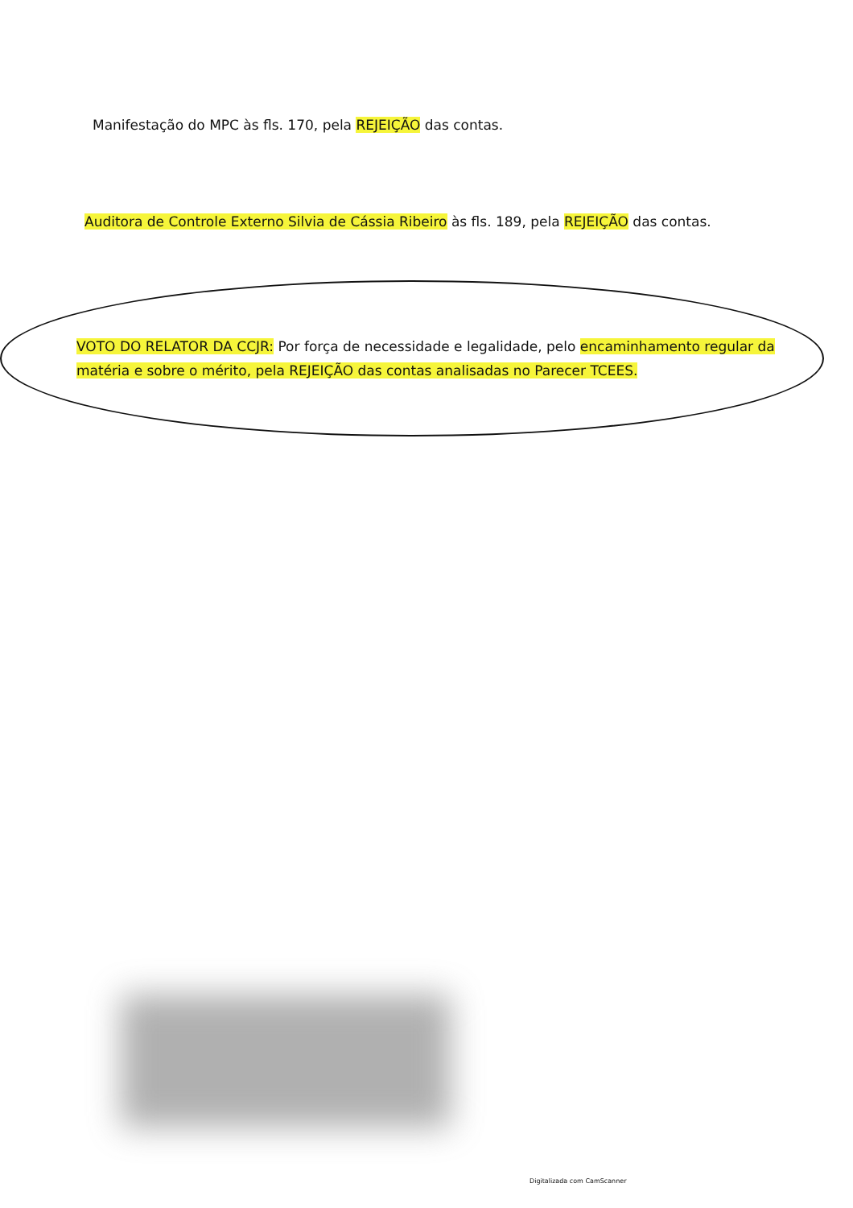Manifestação do MPC às fls. 170, pela REJEIÇÃO das contas.
Auditora de Controle Externo Silvia de Cássia Ribeiro às fls. 189, pela REJEIÇÃO das contas.
VOTO DO RELATOR DA CCJR: Por força de necessidade e legalidade, pelo encaminhamento regular da matéria e sobre o mérito, pela REJEIÇÃO das contas analisadas no Parecer TCEES.
Digitalizada com CamScanner